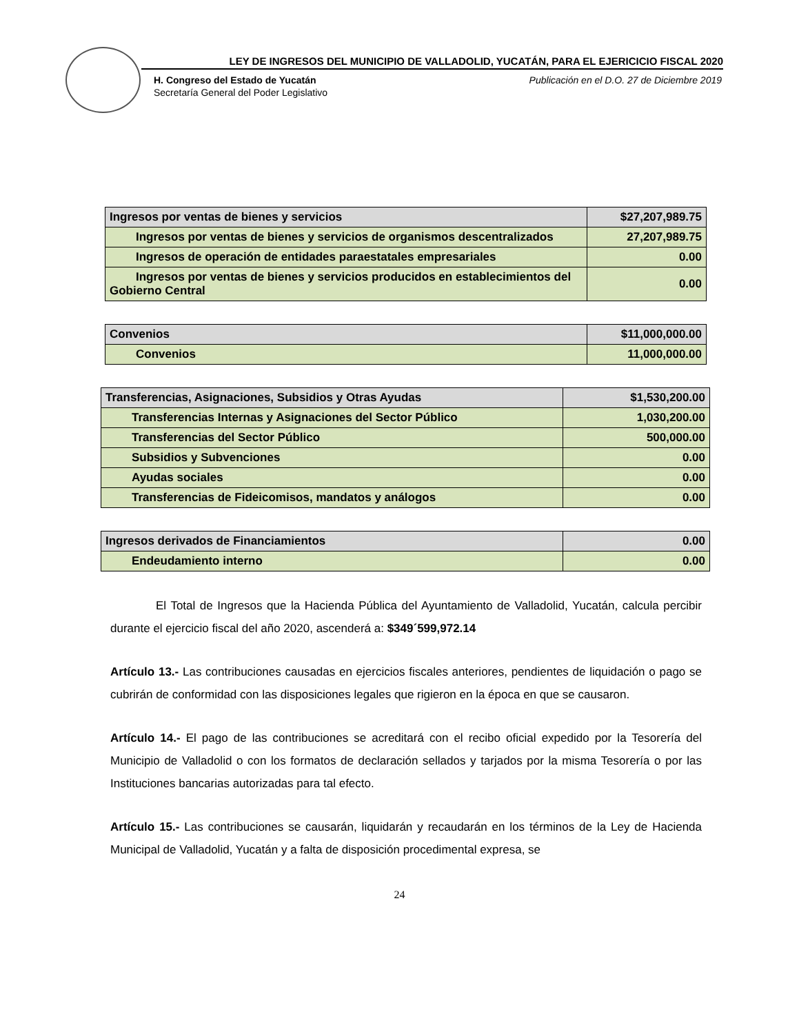LEY DE INGRESOS DEL MUNICIPIO DE VALLADOLID, YUCATÁN, PARA EL EJERICICIO FISCAL 2020
H. Congreso del Estado de Yucatán
Publicación en el D.O. 27 de Diciembre 2019
Secretaría General del Poder Legislativo
| Ingresos por ventas de bienes y servicios | $27,207,989.75 |
| Ingresos por ventas de bienes y servicios de organismos descentralizados | 27,207,989.75 |
| Ingresos de operación de entidades paraestatales empresariales | 0.00 |
| Ingresos por ventas de bienes y servicios producidos en establecimientos del Gobierno Central | 0.00 |
| Convenios | $11,000,000.00 |
| Convenios | 11,000,000.00 |
| Transferencias, Asignaciones, Subsidios y Otras Ayudas | $1,530,200.00 |
| Transferencias Internas y Asignaciones del Sector Público | 1,030,200.00 |
| Transferencias del Sector Público | 500,000.00 |
| Subsidios y Subvenciones | 0.00 |
| Ayudas sociales | 0.00 |
| Transferencias de Fideicomisos, mandatos y análogos | 0.00 |
| Ingresos derivados de Financiamientos | 0.00 |
| Endeudamiento interno | 0.00 |
El Total de Ingresos que la Hacienda Pública del Ayuntamiento de Valladolid, Yucatán, calcula percibir durante el ejercicio fiscal del año 2020, ascenderá a: $349´599,972.14
Artículo 13.- Las contribuciones causadas en ejercicios fiscales anteriores, pendientes de liquidación o pago se cubrirán de conformidad con las disposiciones legales que rigieron en la época en que se causaron.
Artículo 14.- El pago de las contribuciones se acreditará con el recibo oficial expedido por la Tesorería del Municipio de Valladolid o con los formatos de declaración sellados y tarjados por la misma Tesorería o por las Instituciones bancarias autorizadas para tal efecto.
Artículo 15.- Las contribuciones se causarán, liquidarán y recaudarán en los términos de la Ley de Hacienda Municipal de Valladolid, Yucatán y a falta de disposición procedimental expresa, se
24